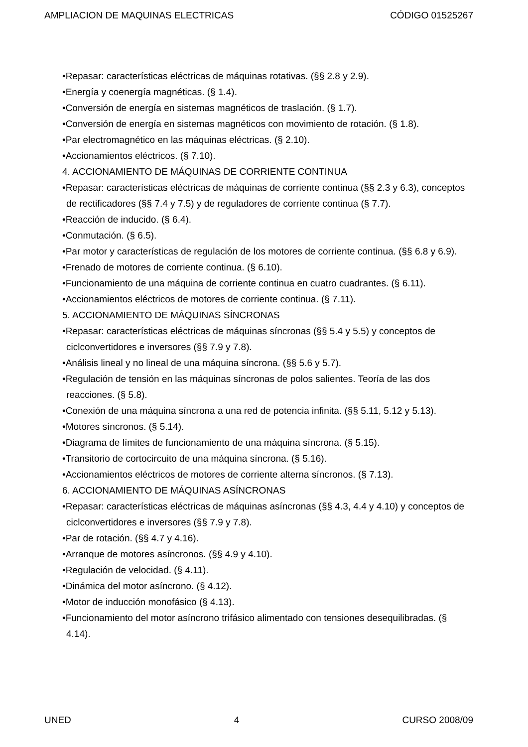AMPLIACION DE MAQUINAS ELECTRICAS CÓDIGO 01525267
•Repasar: características eléctricas de máquinas rotativas. (§§ 2.8 y 2.9).
•Energía y coenergía magnéticas. (§ 1.4).
•Conversión de energía en sistemas magnéticos de traslación. (§ 1.7).
•Conversión de energía en sistemas magnéticos con movimiento de rotación. (§ 1.8).
•Par electromagnético en las máquinas eléctricas. (§ 2.10).
•Accionamientos eléctricos. (§ 7.10).
4. ACCIONAMIENTO DE MÁQUINAS DE CORRIENTE CONTINUA
•Repasar: características eléctricas de máquinas de corriente continua (§§ 2.3 y 6.3), conceptos de rectificadores (§§ 7.4 y 7.5) y de reguladores de corriente continua (§ 7.7).
•Reacción de inducido. (§ 6.4).
•Conmutación. (§ 6.5).
•Par motor y características de regulación de los motores de corriente continua. (§§ 6.8 y 6.9).
•Frenado de motores de corriente continua. (§ 6.10).
•Funcionamiento de una máquina de corriente continua en cuatro cuadrantes. (§ 6.11).
•Accionamientos eléctricos de motores de corriente continua. (§ 7.11).
5. ACCIONAMIENTO DE MÁQUINAS SÍNCRONAS
•Repasar: características eléctricas de máquinas síncronas (§§ 5.4 y 5.5) y conceptos de ciclconvertidores e inversores (§§ 7.9 y 7.8).
•Análisis lineal y no lineal de una máquina síncrona. (§§ 5.6 y 5.7).
•Regulación de tensión en las máquinas síncronas de polos salientes. Teoría de las dos reacciones. (§ 5.8).
•Conexión de una máquina síncrona a una red de potencia infinita. (§§ 5.11, 5.12 y 5.13).
•Motores síncronos. (§ 5.14).
•Diagrama de límites de funcionamiento de una máquina síncrona. (§ 5.15).
•Transitorio de cortocircuito de una máquina síncrona. (§ 5.16).
•Accionamientos eléctricos de motores de corriente alterna síncronos. (§ 7.13).
6. ACCIONAMIENTO DE MÁQUINAS ASÍNCRONAS
•Repasar: características eléctricas de máquinas asíncronas (§§ 4.3, 4.4 y 4.10) y conceptos de ciclconvertidores e inversores (§§ 7.9 y 7.8).
•Par de rotación. (§§ 4.7 y 4.16).
•Arranque de motores asíncronos. (§§ 4.9 y 4.10).
•Regulación de velocidad. (§ 4.11).
•Dinámica del motor asíncrono. (§ 4.12).
•Motor de inducción monofásico (§ 4.13).
•Funcionamiento del motor asíncrono trifásico alimentado con tensiones desequilibradas. (§ 4.14).
UNED 4 CURSO 2008/09